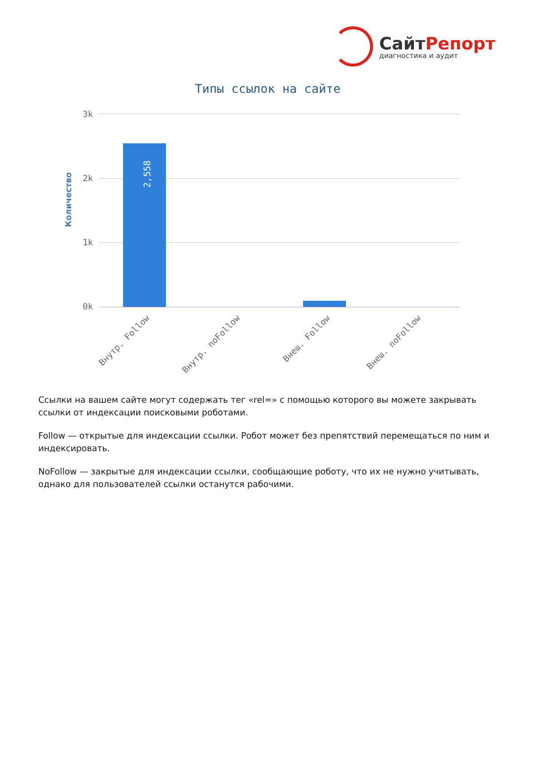СайтРепорт
диагностика и аудит
Типы ссылок на сайте
Количество
3k
2k
1k
0k
2,558
Внутр. Follow Внутр. noFollow Внеш. Follow Внеш. noFollow
Ссылки на вашем сайте могут содержать тег «rel=» с помощью которого вы можете закрывать ссылки от индексации поисковыми роботами.
Follow — открытые для индексации ссылки. Робот может без препятствий перемещаться по ним и индексировать.
NoFollow — закрытые для индексации ссылки, сообщающие роботу, что их не нужно учитывать, однако для пользователей ссылки останутся рабочими.